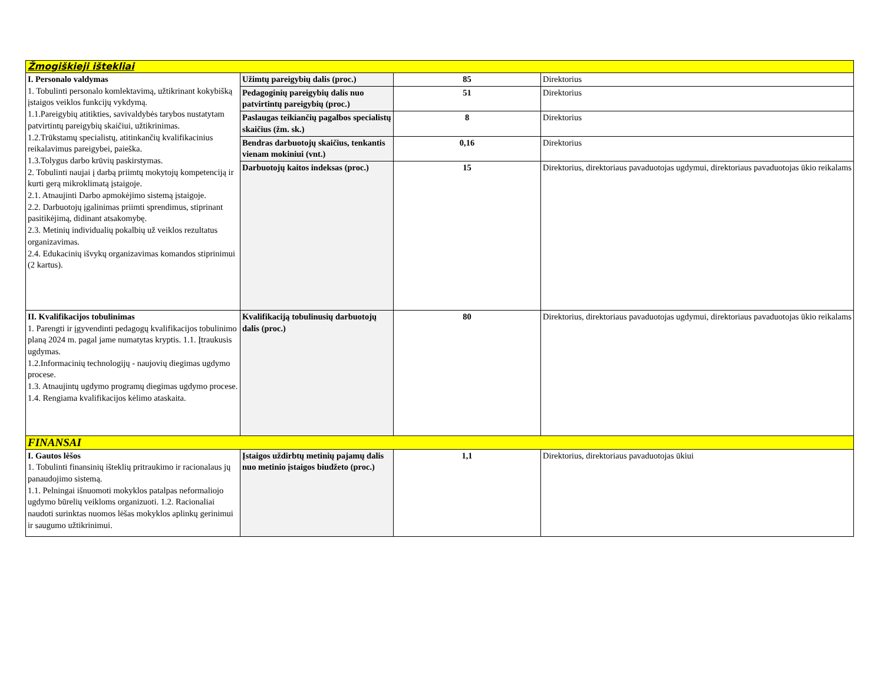| Žmogiškieji ištekliai | | | |
| I. Personalo valdymas 1. Tobulinti personalo komlektavimą, užtikrinant kokybišką įstaigos veiklos funkcijų vykdymą. 1.1.Pareigybių atitikties, savivaldybės tarybos nustatytam patvirtintų pareigybių skaičiui, užtikrinimas. 1.2.Trūkstamų specialistų, atitinkančių kvalifikacinius reikalavimus pareigybei, paieška. 1.3.Tolygus darbo krūvių paskirstymas. 2. Tobulinti naujai į darbą priimtų mokytojų kompetenciją ir kurti gerą mikroklimatą įstaigoje. 2.1. Atnaujinti Darbo apmokėjimo sistemą įstaigoje. 2.2. Darbuotojų įgalinimas priimti sprendimus, stiprinant pasitikėjimą, didinant atsakomybę. 2.3. Metinių individualių pokalbių už veiklos rezultatus organizavimas. 2.4. Edukacinių išvykų organizavimas komandos stiprinimui (2 kartus). | Užimtų pareigybių dalis (proc.) | 85 | Direktorius |
| | Pedagoginių pareigybių dalis nuo patvirtintų pareigybių (proc.) | 51 | Direktorius |
| | Paslaugas teikiančių pagalbos specialistų skaičius (žm. sk.) | 8 | Direktorius |
| | Bendras darbuotojų skaičius, tenkantis vienam mokiniui (vnt.) | 0,16 | Direktorius |
| | Darbuotojų kaitos indeksas (proc.) | 15 | Direktorius, direktoriaus pavaduotojas ugdymui, direktoriaus pavaduotojas ūkio reikalams |
| II. Kvalifikacijos tobulinimas 1. Parengti ir įgyvendinti pedagogų kvalifikacijos tobulinimo planą 2024 m. pagal jame numatytas kryptis. 1.1. Įtraukusis ugdymas. 1.2.Informacinių technologijų - naujovių diegimas ugdymo procese. 1.3. Atnaujintų ugdymo programų diegimas ugdymo procese. 1.4. Rengiama kvalifikacijos kėlimo ataskaita. | Kvalifikaciją tobulinusių darbuotojų dalis (proc.) | 80 | Direktorius, direktoriaus pavaduotojas ugdymui, direktoriaus pavaduotojas ūkio reikalams |
| FINANSAI | | | |
| I. Gautos lėšos 1. Tobulinti finansinių išteklių pritraukimo ir racionalaus jų panaudojimo sistemą. 1.1. Pelningai išnuomoti mokyklos patalpas neformaliojo ugdymo būrelių veikloms organizuoti. 1.2. Racionaliai naudoti surinktas nuomos lėšas mokyklos aplinkų gerinimui ir saugumo užtikrinimui. | Įstaigos uždirbtų metinių pajamų dalis nuo metinio įstaigos biudžeto (proc.) | 1,1 | Direktorius, direktoriaus pavaduotojas ūkiui |